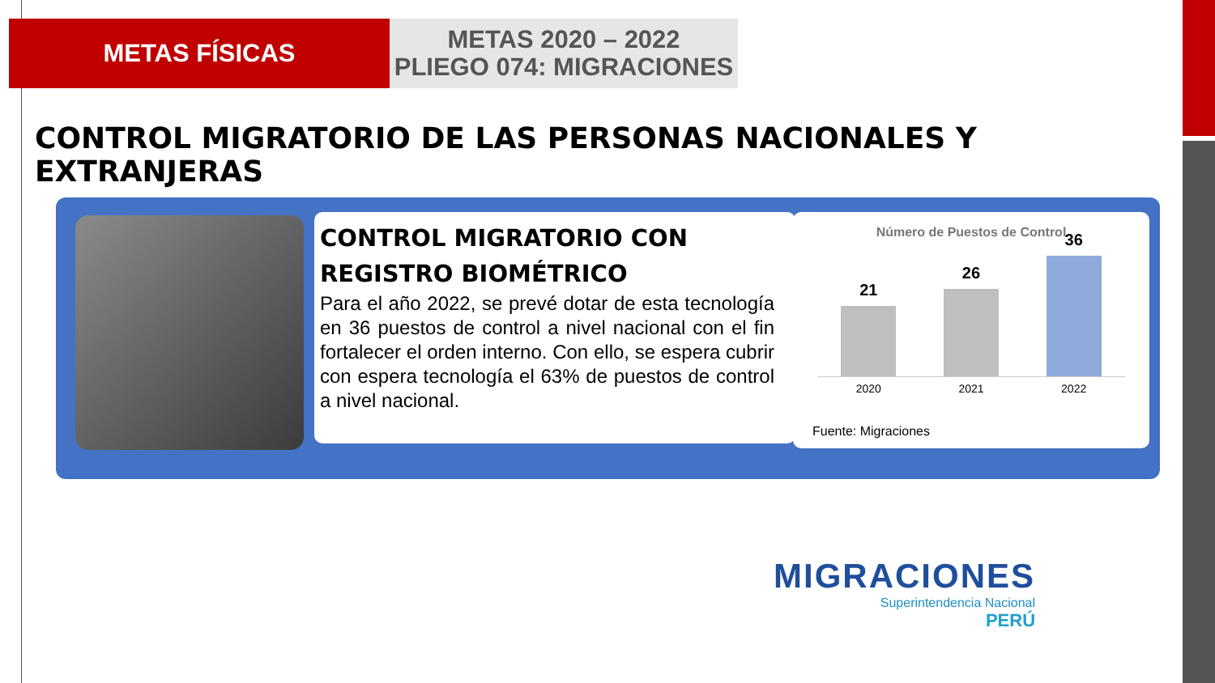METAS FÍSICAS
METAS 2020 – 2022
PLIEGO 074: MIGRACIONES
CONTROL MIGRATORIO DE LAS PERSONAS NACIONALES Y EXTRANJERAS
CONTROL MIGRATORIO CON REGISTRO BIOMÉTRICO
Para el año 2022, se prevé dotar de esta tecnología en 36 puestos de control a nivel nacional con el fin fortalecer el orden interno. Con ello, se espera cubrir con espera tecnología el 63% de puestos de control a nivel nacional.
Número de Puestos de Control
21
26
36
2020 2021 2022
Fuente: Migraciones
MIGRACIONES
Superintendencia Nacional
PERÚ